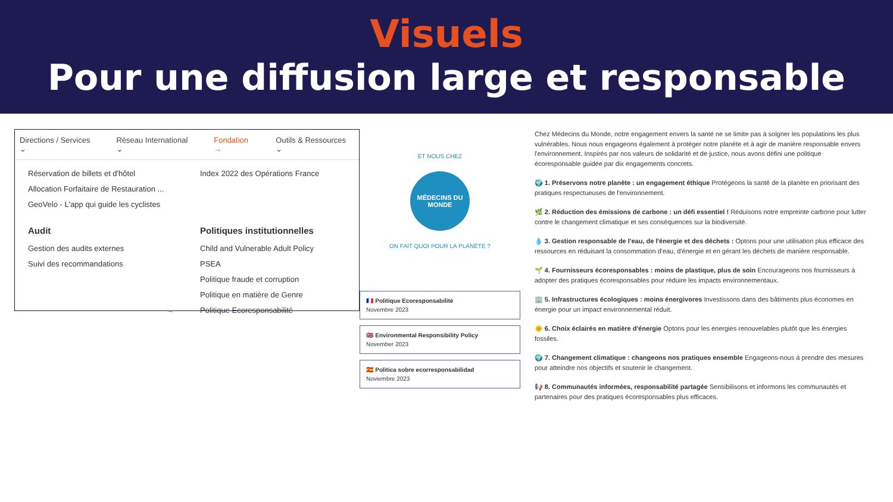Visuels
Pour une diffusion large et responsable
Directions / Services ⌄ Réseau International ⌄ Fondation → Outils & Ressources ⌄
Réservation de billets et d'hôtel
Allocation Forfaitaire de Restauration ...
GeoVelo - L'app qui guide les cyclistes
Audit
Gestion des audits externes
Suivi des recommandations
→
Index 2022 des Opérations France
Politiques institutionnelles
Child and Vulnerable Adult Policy
PSEA
Politique fraude et corruption
Politique en matière de Genre
Politique Ecoresponsabilité
ET NOUS CHEZ
MÉDECINS DU MONDE
ON FAIT QUOI POUR LA PLANÈTE ?
🇫🇷 Politique Ecoresponsabilité
Novembre 2023
🇬🇧 Environmental Responsibility Policy
November 2023
🇪🇸 Politica sobre ecorresponsabilidad
Noviembre 2023
Chez Médecins du Monde, notre engagement envers la santé ne se limite pas à soigner les populations les plus vulnérables. Nous nous engageons également à protéger notre planète et à agir de manière responsable envers l'environnement. Inspirés par nos valeurs de solidarité et de justice, nous avons défini une politique écoresponsable guidée par dix engagements concrets.
🌍 1. Préservons notre planète : un engagement éthique Protégeons la santé de la planète en priorisant des pratiques respectueuses de l'environnement.
🌿 2. Réduction des émissions de carbone : un défi essentiel ! Réduisons notre empreinte carbone pour lutter contre le changement climatique et ses conséquences sur la biodiversité.
💧 3. Gestion responsable de l'eau, de l'énergie et des déchets : Optons pour une utilisation plus efficace des ressources en réduisant la consommation d'eau, d'énergie et en gérant les déchets de manière responsable.
🌱 4. Fournisseurs écoresponsables : moins de plastique, plus de soin Encourageons nos fournisseurs à adopter des pratiques écoresponsables pour réduire les impacts environnementaux.
🏢 5. Infrastructures écologiques : moins énergivores Investissons dans des bâtiments plus économes en énergie pour un impact environnemental réduit.
🌞 6. Choix éclairés en matière d'énergie Optons pour les énergies renouvelables plutôt que les énergies fossiles.
🌍 7. Changement climatique : changeons nos pratiques ensemble Engageons-nous à prendre des mesures pour atteindre nos objectifs et soutenir le changement.
📢 8. Communautés informées, responsabilité partagée Sensibilisons et informons les communautés et partenaires pour des pratiques écoresponsables plus efficaces.